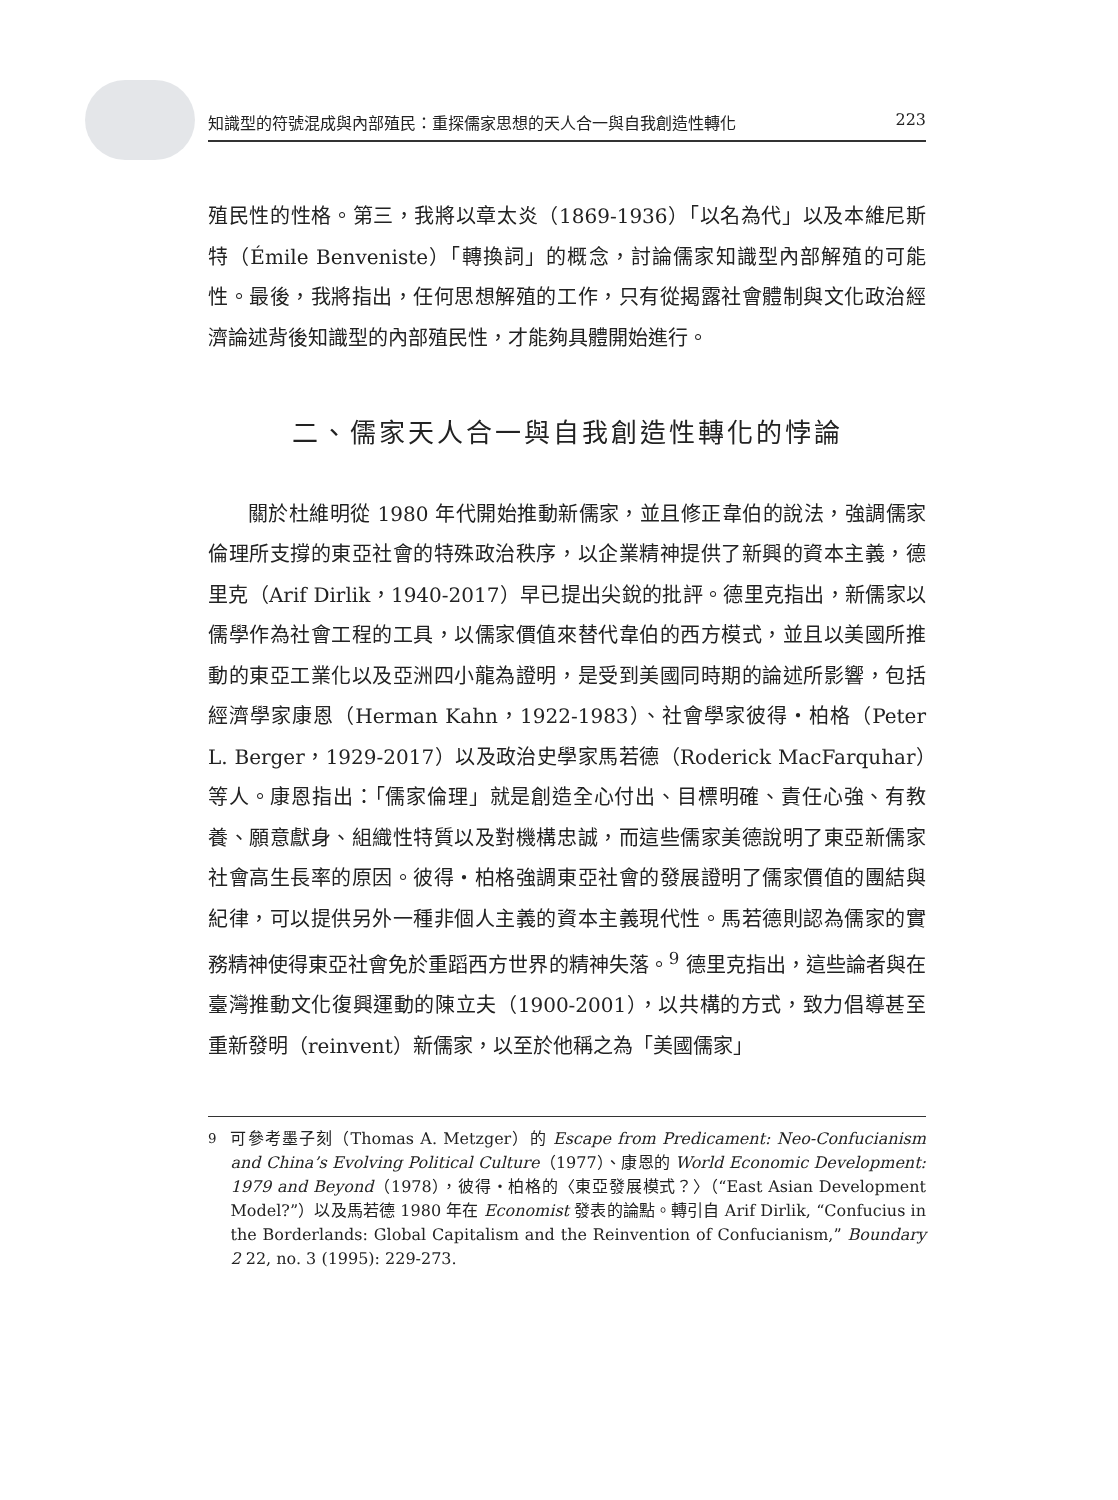知識型的符號混成與內部殖民：重探儒家思想的天人合一與自我創造性轉化 223
殖民性的性格。第三，我將以章太炎（1869-1936）「以名為代」以及本維尼斯特（Émile Benveniste）「轉換詞」的概念，討論儒家知識型內部解殖的可能性。最後，我將指出，任何思想解殖的工作，只有從揭露社會體制與文化政治經濟論述背後知識型的內部殖民性，才能夠具體開始進行。
二、儒家天人合一與自我創造性轉化的悖論
關於杜維明從 1980 年代開始推動新儒家，並且修正韋伯的說法，強調儒家倫理所支撐的東亞社會的特殊政治秩序，以企業精神提供了新興的資本主義，德里克（Arif Dirlik，1940-2017）早已提出尖銳的批評。德里克指出，新儒家以儒學作為社會工程的工具，以儒家價值來替代韋伯的西方模式，並且以美國所推動的東亞工業化以及亞洲四小龍為證明，是受到美國同時期的論述所影響，包括經濟學家康恩（Herman Kahn，1922-1983）、社會學家彼得・柏格（Peter L. Berger，1929-2017）以及政治史學家馬若德（Roderick MacFarquhar）等人。康恩指出：「儒家倫理」就是創造全心付出、目標明確、責任心強、有教養、願意獻身、組織性特質以及對機構忠誠，而這些儒家美德說明了東亞新儒家社會高生長率的原因。彼得・柏格強調東亞社會的發展證明了儒家價值的團結與紀律，可以提供另外一種非個人主義的資本主義現代性。馬若德則認為儒家的實務精神使得東亞社會免於重蹈西方世界的精神失落。<sup>9</sup> 德里克指出，這些論者與在臺灣推動文化復興運動的陳立夫（1900-2001），以共構的方式，致力倡導甚至重新發明（reinvent）新儒家，以至於他稱之為「美國儒家」
<sup>9</sup> 可參考墨子刻（Thomas A. Metzger）的 Escape from Predicament: Neo-Confucianism and China’s Evolving Political Culture（1977）、康恩的 World Economic Development: 1979 and Beyond（1978），彼得・柏格的〈東亞發展模式？〉（“East Asian Development Model?”）以及馬若德 1980 年在 Economist 發表的論點。轉引自 Arif Dirlik, “Confucius in the Borderlands: Global Capitalism and the Reinvention of Confucianism,” Boundary 2 22, no. 3 (1995): 229-273.